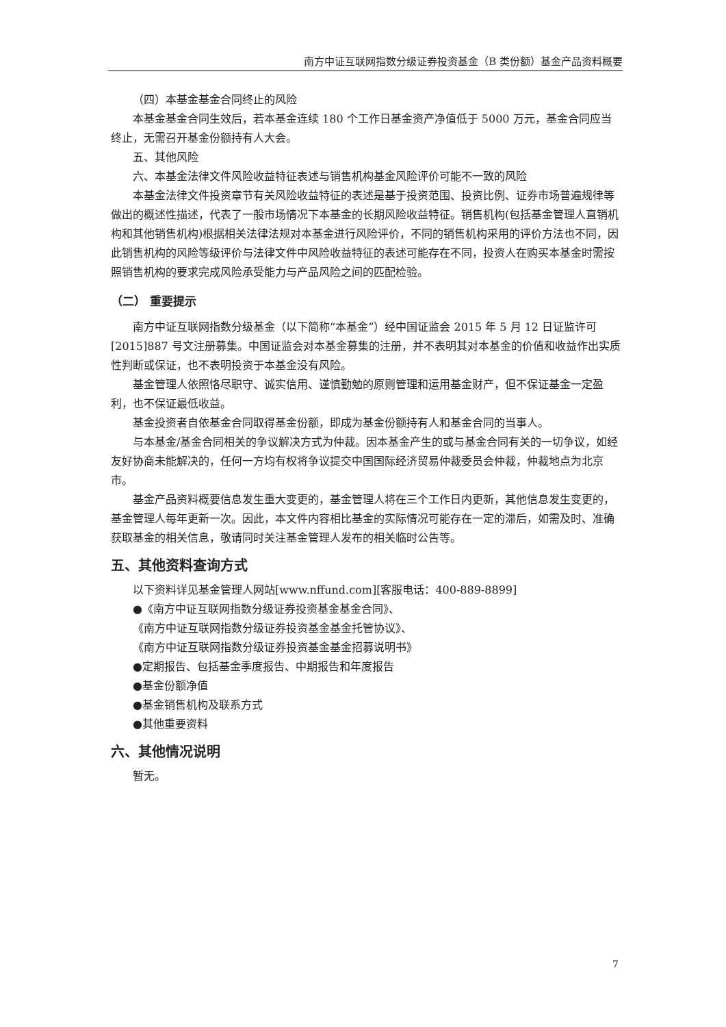南方中证互联网指数分级证券投资基金（B 类份额）基金产品资料概要
（四）本基金基金合同终止的风险
本基金基金合同生效后，若本基金连续 180 个工作日基金资产净值低于 5000 万元，基金合同应当终止，无需召开基金份额持有人大会。
五、其他风险
六、本基金法律文件风险收益特征表述与销售机构基金风险评价可能不一致的风险
本基金法律文件投资章节有关风险收益特征的表述是基于投资范围、投资比例、证券市场普遍规律等做出的概述性描述，代表了一般市场情况下本基金的长期风险收益特征。销售机构(包括基金管理人直销机构和其他销售机构)根据相关法律法规对本基金进行风险评价，不同的销售机构采用的评价方法也不同，因此销售机构的风险等级评价与法律文件中风险收益特征的表述可能存在不同，投资人在购买本基金时需按照销售机构的要求完成风险承受能力与产品风险之间的匹配检验。
（二） 重要提示
南方中证互联网指数分级基金（以下简称“本基金”）经中国证监会 2015 年 5 月 12 日证监许可[2015]887 号文注册募集。中国证监会对本基金募集的注册，并不表明其对本基金的价值和收益作出实质性判断或保证，也不表明投资于本基金没有风险。
基金管理人依照恪尽职守、诚实信用、谨慎勤勉的原则管理和运用基金财产，但不保证基金一定盈利，也不保证最低收益。
基金投资者自依基金合同取得基金份额，即成为基金份额持有人和基金合同的当事人。
与本基金/基金合同相关的争议解决方式为仲裁。因本基金产生的或与基金合同有关的一切争议，如经友好协商未能解决的，任何一方均有权将争议提交中国国际经济贸易仲裁委员会仲裁，仲裁地点为北京市。
基金产品资料概要信息发生重大变更的，基金管理人将在三个工作日内更新，其他信息发生变更的，基金管理人每年更新一次。因此，本文件内容相比基金的实际情况可能存在一定的滞后，如需及时、准确获取基金的相关信息，敬请同时关注基金管理人发布的相关临时公告等。
五、其他资料查询方式
以下资料详见基金管理人网站[www.nffund.com][客服电话：400-889-8899]
●《南方中证互联网指数分级证券投资基金基金合同》、
《南方中证互联网指数分级证券投资基金基金托管协议》、
《南方中证互联网指数分级证券投资基金基金招募说明书》
●定期报告、包括基金季度报告、中期报告和年度报告
●基金份额净值
●基金销售机构及联系方式
●其他重要资料
六、其他情况说明
暂无。
7